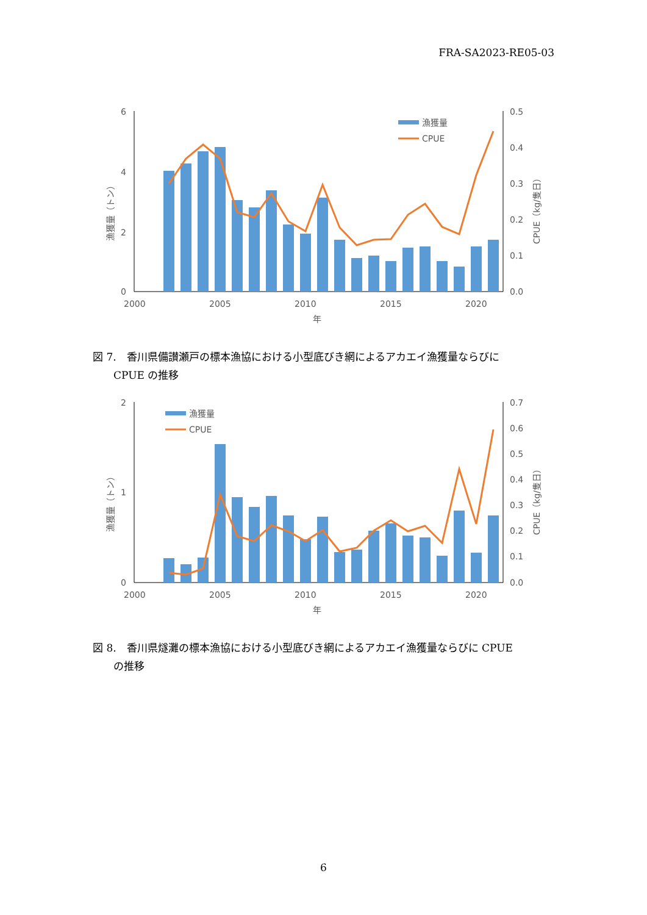FRA-SA2023-RE05-03
6
4
2
0
0.5
0.4
0.3
0.2
0.1
0.0
2000
2005
2010
2015
2020
年
漁獲量（トン）
CPUE（kg/隻日）
漁獲量
CPUE
図 7.　香川県備讃瀬戸の標本漁協における小型底びき網によるアカエイ漁獲量ならびに
　　CPUE の推移
2
1
0
0.7
0.6
0.5
0.4
0.3
0.2
0.1
0.0
2000
2005
2010
2015
2020
年
漁獲量（トン）
CPUE（kg/隻日）
漁獲量
CPUE
図 8.　香川県燧灘の標本漁協における小型底びき網によるアカエイ漁獲量ならびに CPUE
　　の推移
6